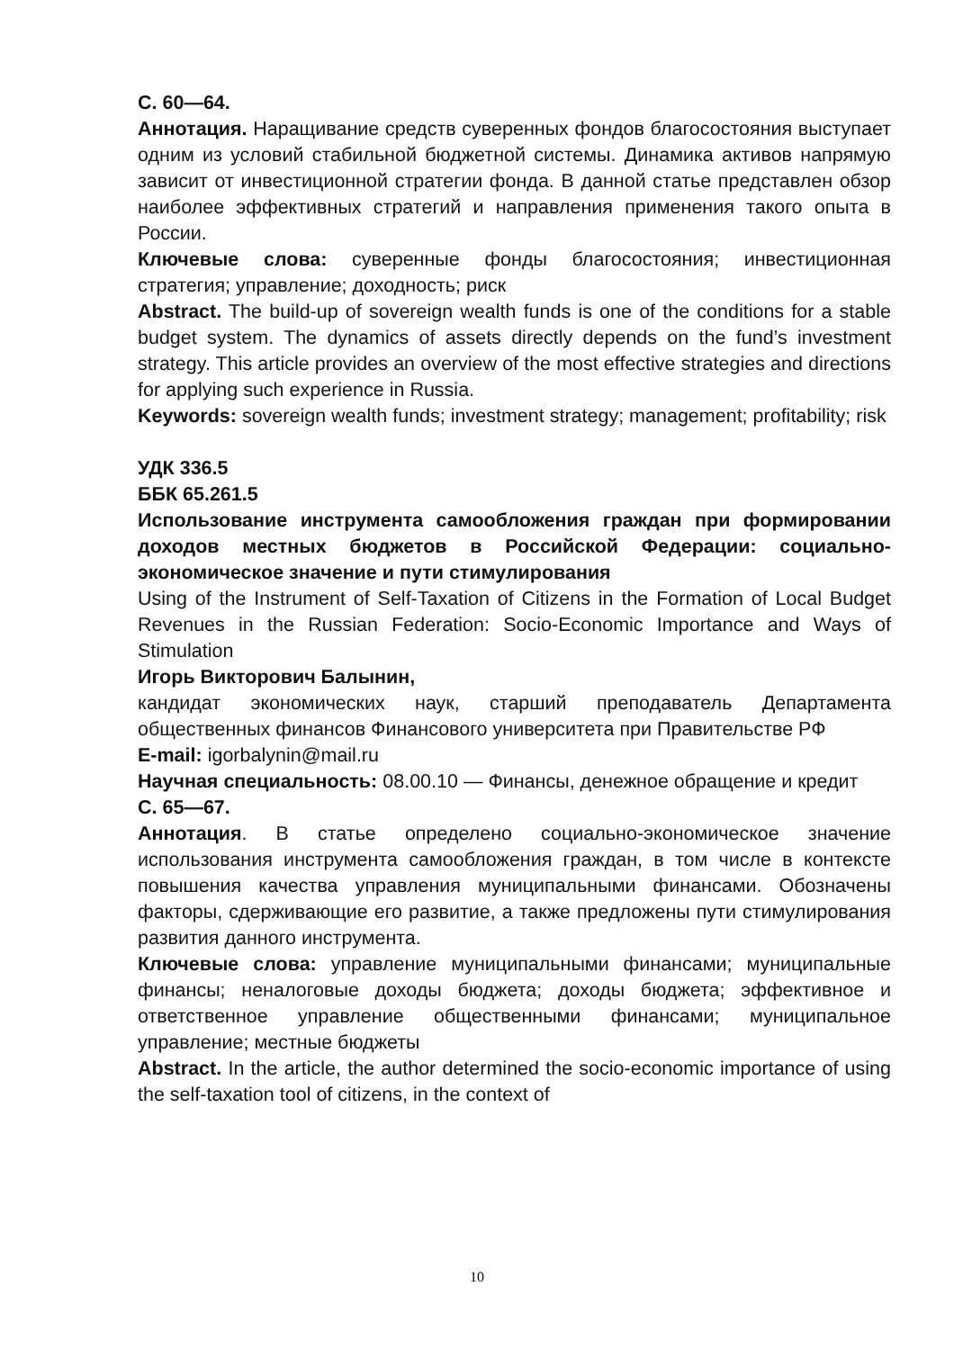С. 60—64.
Аннотация. Наращивание средств суверенных фондов благосостояния выступает одним из условий стабильной бюджетной системы. Динамика активов напрямую зависит от инвестиционной стратегии фонда. В данной статье представлен обзор наиболее эффективных стратегий и направления применения такого опыта в России.
Ключевые слова: суверенные фонды благосостояния; инвестиционная стратегия; управление; доходность; риск
Abstract. The build-up of sovereign wealth funds is one of the conditions for a stable budget system. The dynamics of assets directly depends on the fund’s investment strategy. This article provides an overview of the most effective strategies and directions for applying such experience in Russia.
Keywords: sovereign wealth funds; investment strategy; management; profitability; risk
УДК 336.5
ББК 65.261.5
Использование инструмента самообложения граждан при формировании доходов местных бюджетов в Российской Федерации: социально-экономическое значение и пути стимулирования
Using of the Instrument of Self-Taxation of Citizens in the Formation of Local Budget Revenues in the Russian Federation: Socio-Economic Importance and Ways of Stimulation
Игорь Викторович Балынин,
кандидат экономических наук, старший преподаватель Департамента общественных финансов Финансового университета при Правительстве РФ
E-mail: igorbalynin@mail.ru
Научная специальность: 08.00.10 — Финансы, денежное обращение и кредит
С. 65—67.
Аннотация. В статье определено социально-экономическое значение использования инструмента самообложения граждан, в том числе в контексте повышения качества управления муниципальными финансами. Обозначены факторы, сдерживающие его развитие, а также предложены пути стимулирования развития данного инструмента.
Ключевые слова: управление муниципальными финансами; муниципальные финансы; неналоговые доходы бюджета; доходы бюджета; эффективное и ответственное управление общественными финансами; муниципальное управление; местные бюджеты
Abstract. In the article, the author determined the socio-economic importance of using the self-taxation tool of citizens, in the context of
10